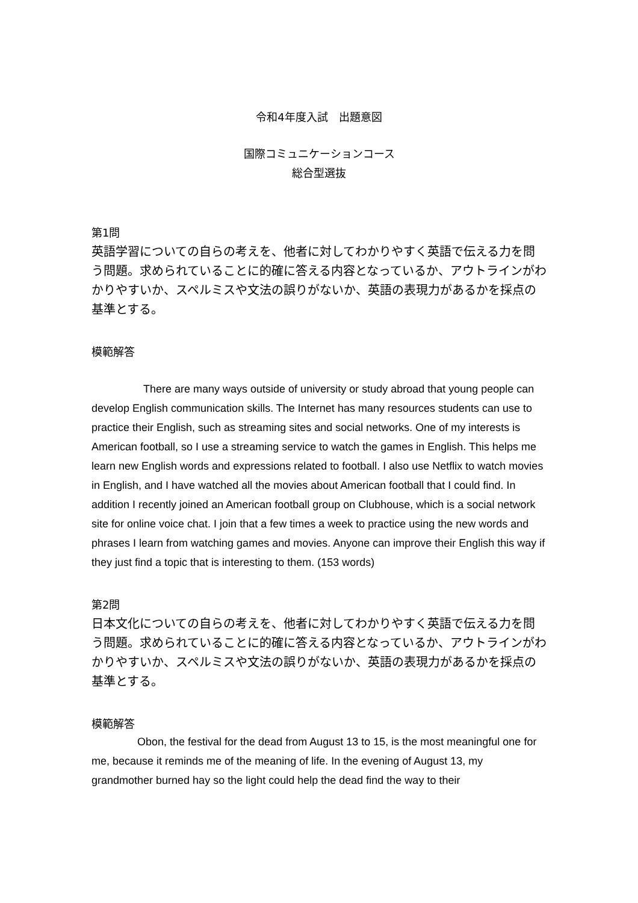令和4年度入試　出題意図
国際コミュニケーションコース
総合型選抜
第1問
英語学習についての自らの考えを、他者に対してわかりやすく英語で伝える力を問う問題。求められていることに的確に答える内容となっているか、アウトラインがわかりやすいか、スペルミスや文法の誤りがないか、英語の表現力があるかを採点の基準とする。
模範解答
There are many ways outside of university or study abroad that young people can develop English communication skills. The Internet has many resources students can use to practice their English, such as streaming sites and social networks. One of my interests is American football, so I use a streaming service to watch the games in English. This helps me learn new English words and expressions related to football. I also use Netflix to watch movies in English, and I have watched all the movies about American football that I could find. In addition I recently joined an American football group on Clubhouse, which is a social network site for online voice chat. I join that a few times a week to practice using the new words and phrases I learn from watching games and movies. Anyone can improve their English this way if they just find a topic that is interesting to them. (153 words)
第2問
日本文化についての自らの考えを、他者に対してわかりやすく英語で伝える力を問う問題。求められていることに的確に答える内容となっているか、アウトラインがわかりやすいか、スペルミスや文法の誤りがないか、英語の表現力があるかを採点の基準とする。
模範解答
Obon, the festival for the dead from August 13 to 15, is the most meaningful one for me, because it reminds me of the meaning of life. In the evening of August 13, my grandmother burned hay so the light could help the dead find the way to their